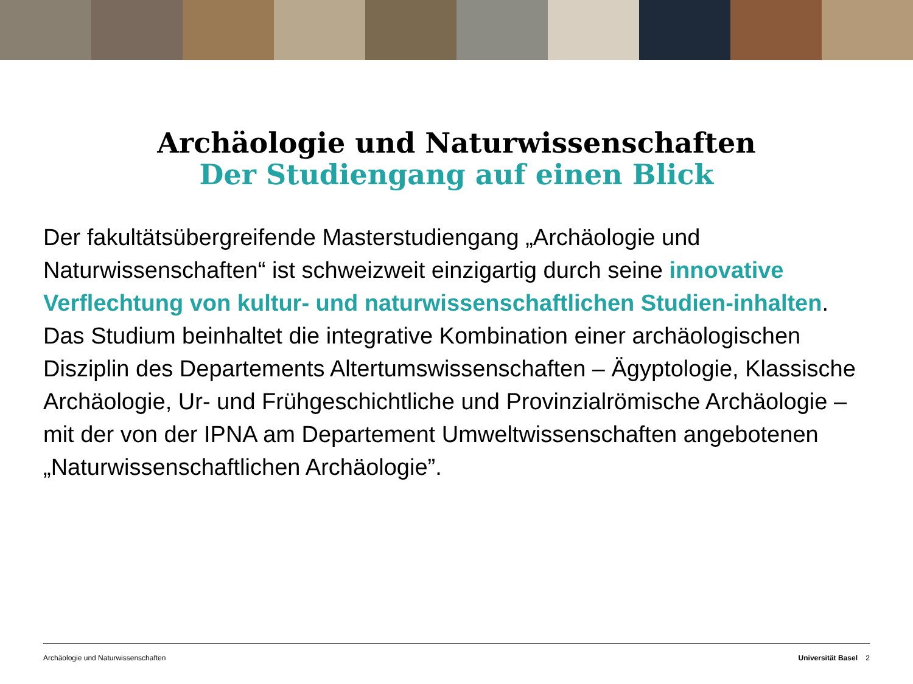Archäologie und Naturwissenschaften
Der Studiengang auf einen Blick
Der fakultätsübergreifende Masterstudiengang „Archäologie und Naturwissenschaften“ ist schweizweit einzigartig durch seine innovative Verflechtung von kultur- und naturwissenschaftlichen Studien-inhalten. Das Studium beinhaltet die integrative Kombination einer archäologischen Disziplin des Departements Altertumswissenschaften – Ägyptologie, Klassische Archäologie, Ur- und Frühgeschichtliche und Provinzialrömische Archäologie – mit der von der IPNA am Departement Umweltwissenschaften angebotenen „Naturwissenschaftlichen Archäologie”.
Archäologie und Naturwissenschaften Universität Basel 2